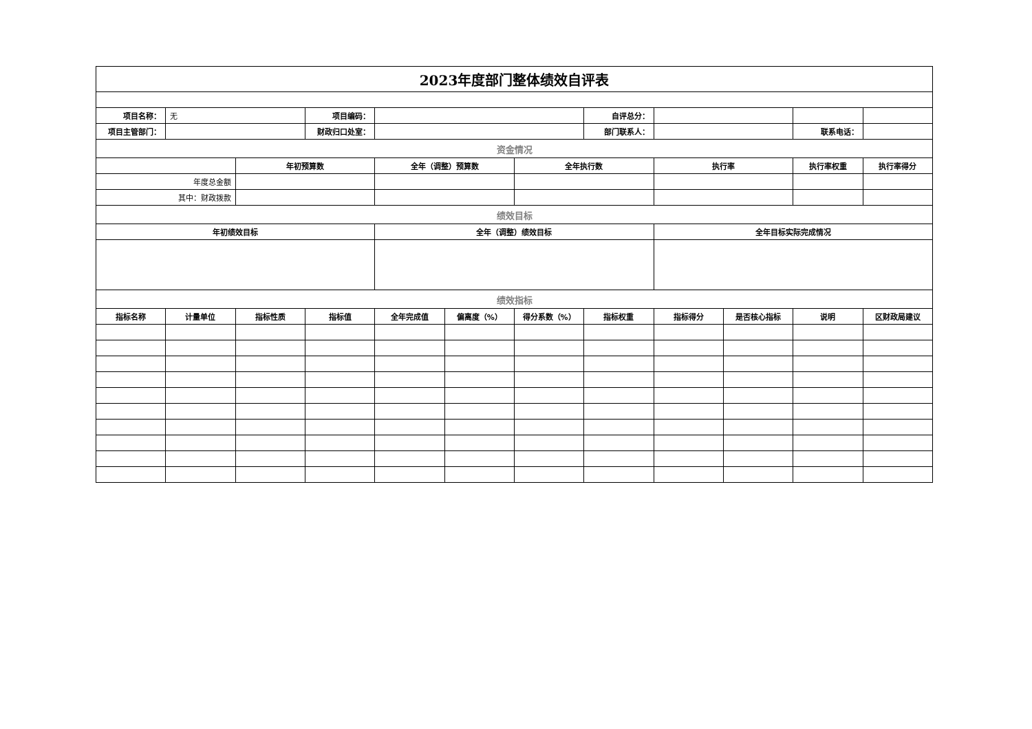| 2023年度部门整体绩效自评表 | | | | | | | | | | | |
| 项目名称： | 无 | | 项目编码： | | | | 自评总分： | | | | |
| 项目主管部门： | | | 财政归口处室： | | | | 部门联系人： | | | 联系电话： | |
| 资金情况 | | | | | | | | | | | |
| | | 年初预算数 | | 全年（调整）预算数 | | 全年执行数 | | 执行率 | | 执行率权重 | 执行率得分 |
| 年度总金额 | | | | | | | | | | | |
| 其中：财政拨款 | | | | | | | | | | | |
| 绩效目标 | | | | | | | | | | | |
| 年初绩效目标 | | | | 全年（调整）绩效目标 | | | | 全年目标实际完成情况 | | | |
| 绩效指标 | | | | | | | | | | | |
| 指标名称 | 计量单位 | 指标性质 | 指标值 | 全年完成值 | 偏离度（%） | 得分系数（%） | 指标权重 | 指标得分 | 是否核心指标 | 说明 | 区财政局建议 |